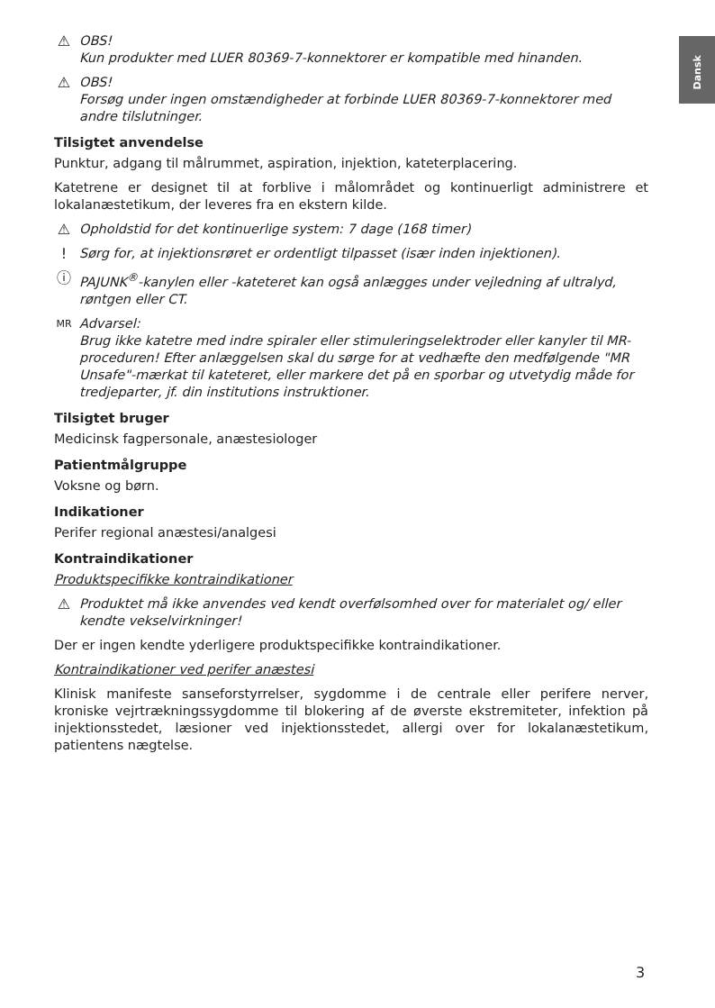Dansk
⚠ OBS!
Kun produkter med LUER 80369-7-konnektorer er kompatible med hinanden.
⚠ OBS!
Forsøg under ingen omstændigheder at forbinde LUER 80369-7-konnektorer med andre tilslutninger.
Tilsigtet anvendelse
Punktur, adgang til målrummet, aspiration, injektion, kateterplacering.
Katetrene er designet til at forblive i målområdet og kontinuerligt administrere et lokalanæstetikum, der leveres fra en ekstern kilde.
⚠ Opholdstid for det kontinuerlige system: 7 dage (168 timer)
! Sørg for, at injektionsrøret er ordentligt tilpasset (især inden injektionen).
ⓘ PAJUNK<sup>®</sup>-kanylen eller -kateteret kan også anlægges under vejledning af ultralyd, røntgen eller CT.
MR
Advarsel:
Brug ikke katetre med indre spiraler eller stimuleringselektroder eller kanyler til MR-proceduren! Efter anlæggelsen skal du sørge for at vedhæfte den medfølgende "MR Unsafe"-mærkat til kateteret, eller markere det på en sporbar og utvetydig måde for tredjeparter, jf. din institutions instruktioner.
Tilsigtet bruger
Medicinsk fagpersonale, anæstesiologer
Patientmålgruppe
Voksne og børn.
Indikationer
Perifer regional anæstesi/analgesi
Kontraindikationer
Produktspecifikke kontraindikationer
⚠ Produktet må ikke anvendes ved kendt overfølsomhed over for materialet og/ eller kendte vekselvirkninger!
Der er ingen kendte yderligere produktspecifikke kontraindikationer.
Kontraindikationer ved perifer anæstesi
Klinisk manifeste sanseforstyrrelser, sygdomme i de centrale eller perifere nerver, kroniske vejrtrækningssygdomme til blokering af de øverste ekstremiteter, infektion på injektionsstedet, læsioner ved injektionsstedet, allergi over for lokalanæstetikum, patientens nægtelse.
3